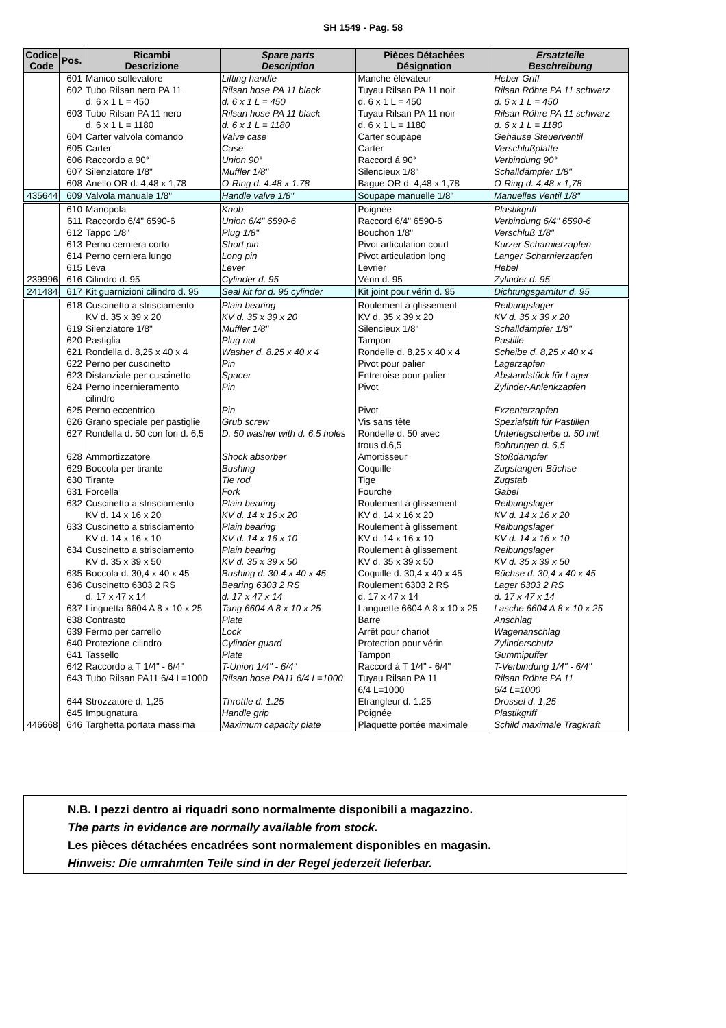SH 1549 - Pag. 58
| Codice Code | Pos. | Ricambi Descrizione | Spare parts Description | Pièces Détachées Désignation | Ersatzteile Beschreibung |
| --- | --- | --- | --- | --- | --- |
| | 601 | Manico sollevatore | Lifting handle | Manche élévateur | Heber-Griff |
| | 602 | Tubo Rilsan nero PA 11 d. 6 x 1 L = 450 | Rilsan hose PA 11 black d. 6 x 1 L = 450 | Tuyau Rilsan PA 11 noir d. 6 x 1 L = 450 | Rilsan Röhre PA 11 schwarz d. 6 x 1 L = 450 |
| | 603 | Tubo Rilsan PA 11 nero d. 6 x 1 L = 1180 | Rilsan hose PA 11 black d. 6 x 1 L = 1180 | Tuyau Rilsan PA 11 noir d. 6 x 1 L = 1180 | Rilsan Röhre PA 11 schwarz d. 6 x 1 L = 1180 |
| | 604 | Carter valvola comando | Valve case | Carter soupape | Gehäuse Steuerventil |
| | 605 | Carter | Case | Carter | Verschlußplatte |
| | 606 | Raccordo a 90° | Union 90° | Raccord á 90° | Verbindung 90° |
| | 607 | Silenziatore 1/8" | Muffler 1/8" | Silencieux 1/8" | Schalldämpfer 1/8" |
| | 608 | Anello OR d. 4,48 x 1,78 | O-Ring d. 4.48 x 1.78 | Bague OR d. 4,48 x 1,78 | O-Ring d. 4,48 x 1,78 |
| 435644 | 609 | Valvola manuale 1/8" | Handle valve 1/8" | Soupape manuelle 1/8" | Manuelles Ventil 1/8" |
| | 610 | Manopola | Knob | Poignée | Plastikgriff |
| | 611 | Raccordo 6/4" 6590-6 | Union 6/4" 6590-6 | Raccord 6/4" 6590-6 | Verbindung 6/4" 6590-6 |
| | 612 | Tappo 1/8" | Plug 1/8" | Bouchon 1/8" | Verschluß 1/8" |
| | 613 | Perno cerniera corto | Short pin | Pivot articulation court | Kurzer Scharnierzapfen |
| | 614 | Perno cerniera lungo | Long pin | Pivot articulation long | Langer Scharnierzapfen |
| | 615 | Leva | Lever | Levrier | Hebel |
| 239996 | 616 | Cilindro d. 95 | Cylinder d. 95 | Vérin d. 95 | Zylinder d. 95 |
| 241484 | 617 | Kit guarnizioni cilindro d. 95 | Seal kit for d. 95 cylinder | Kit joint pour vérin d. 95 | Dichtungsgarnitur d. 95 |
| | 618 | Cuscinetto a strisciamento KV d. 35 x 39 x 20 | Plain bearing KV d. 35 x 39 x 20 | Roulement à glissement KV d. 35 x 39 x 20 | Reibungslager KV d. 35 x 39 x 20 |
| | 619 | Silenziatore 1/8" | Muffler 1/8" | Silencieux 1/8" | Schalldämpfer 1/8" |
| | 620 | Pastiglia | Plug nut | Tampon | Pastille |
| | 621 | Rondella d. 8,25 x 40 x 4 | Washer d. 8.25 x 40 x 4 | Rondelle d. 8,25 x 40 x 4 | Scheibe d. 8,25 x 40 x 4 |
| | 622 | Perno per cuscinetto | Pin | Pivot pour palier | Lagerzapfen |
| | 623 | Distanziale per cuscinetto | Spacer | Entretoise pour palier | Abstandstück für Lager |
| | 624 | Perno incernieramento cilindro | Pin | Pivot | Zylinder-Anlenkzapfen |
| | 625 | Perno eccentrico | Pin | Pivot | Exzenterzapfen |
| | 626 | Grano speciale per pastiglie | Grub screw | Vis sans tête | Spezialstift für Pastillen |
| | 627 | Rondella d. 50 con fori d. 6,5 | D. 50 washer with d. 6.5 holes | Rondelle d. 50 avec trous d.6,5 | Unterlegscheibe d. 50 mit Bohrungen d. 6,5 |
| | 628 | Ammortizzatore | Shock absorber | Amortisseur | Stoßdämpfer |
| | 629 | Boccola per tirante | Bushing | Coquille | Zugstangen-Büchse |
| | 630 | Tirante | Tie rod | Tige | Zugstab |
| | 631 | Forcella | Fork | Fourche | Gabel |
| | 632 | Cuscinetto a strisciamento KV d. 14 x 16 x 20 | Plain bearing KV d. 14 x 16 x 20 | Roulement à glissement KV d. 14 x 16 x 20 | Reibungslager KV d. 14 x 16 x 20 |
| | 633 | Cuscinetto a strisciamento KV d. 14 x 16 x 10 | Plain bearing KV d. 14 x 16 x 10 | Roulement à glissement KV d. 14 x 16 x 10 | Reibungslager KV d. 14 x 16 x 10 |
| | 634 | Cuscinetto a strisciamento KV d. 35 x 39 x 50 | Plain bearing KV d. 35 x 39 x 50 | Roulement à glissement KV d. 35 x 39 x 50 | Reibungslager KV d. 35 x 39 x 50 |
| | 635 | Boccola d. 30,4 x 40 x 45 | Bushing d. 30.4 x 40 x 45 | Coquille d. 30,4 x 40 x 45 | Büchse d. 30,4 x 40 x 45 |
| | 636 | Cuscinetto 6303 2 RS d. 17 x 47 x 14 | Bearing 6303 2 RS d. 17 x 47 x 14 | Roulement 6303 2 RS d. 17 x 47 x 14 | Lager 6303 2 RS d. 17 x 47 x 14 |
| | 637 | Linguetta 6604 A 8 x 10 x 25 | Tang 6604 A 8 x 10 x 25 | Languette 6604 A 8 x 10 x 25 | Lasche 6604 A 8 x 10 x 25 |
| | 638 | Contrasto | Plate | Barre | Anschlag |
| | 639 | Fermo per carrello | Lock | Arrêt pour chariot | Wagenanschlag |
| | 640 | Protezione cilindro | Cylinder guard | Protection pour vérin | Zylinderschutz |
| | 641 | Tassello | Plate | Tampon | Gummipuffer |
| | 642 | Raccordo a T 1/4" - 6/4" | T-Union 1/4" - 6/4" | Raccord á T 1/4" - 6/4" | T-Verbindung 1/4" - 6/4" |
| | 643 | Tubo Rilsan PA11 6/4 L=1000 | Rilsan hose PA11 6/4 L=1000 | Tuyau Rilsan PA 11 6/4 L=1000 | Rilsan Röhre PA 11 6/4 L=1000 |
| | 644 | Strozzatore d. 1,25 | Throttle d. 1.25 | Etrangleur d. 1.25 | Drossel d. 1,25 |
| | 645 | Impugnatura | Handle grip | Poignée | Plastikgriff |
| 446668 | 646 | Targhetta portata massima | Maximum capacity plate | Plaquette portée maximale | Schild maximale Tragkraft |
N.B. I pezzi dentro ai riquadri sono normalmente disponibili a magazzino.
The parts in evidence are normally available from stock.
Les pièces détachées encadrées sont normalement disponibles en magasin.
Hinweis: Die umrahmten Teile sind in der Regel jederzeit lieferbar.